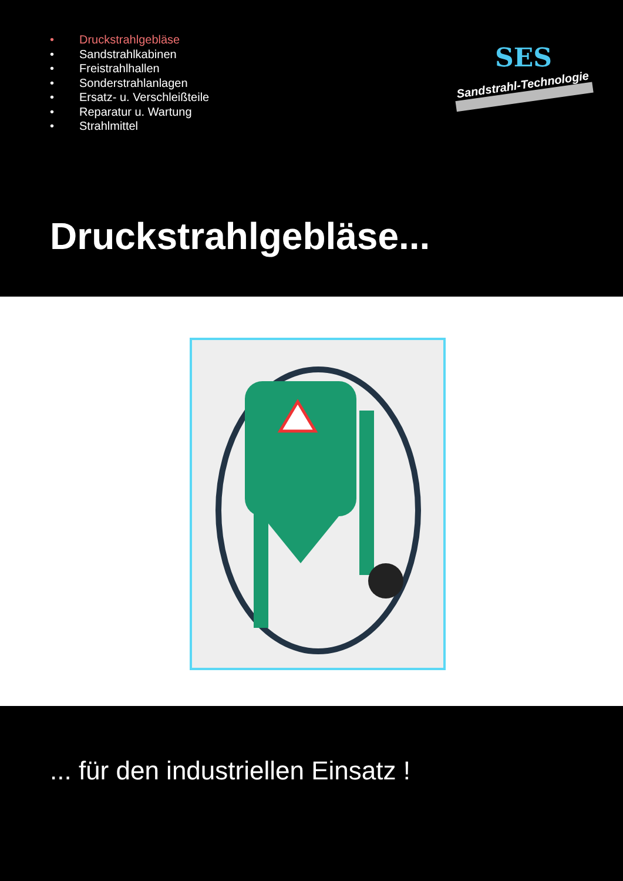• Druckstrahlgebläse
• Sandstrahlkabinen
• Freistrahlhallen
• Sonderstrahlanlagen
• Ersatz- u. Verschleißteile
• Reparatur u. Wartung
• Strahlmittel
SES
Sandstrahl-Technologie
Druckstrahlgebläse...
... für den industriellen Einsatz !